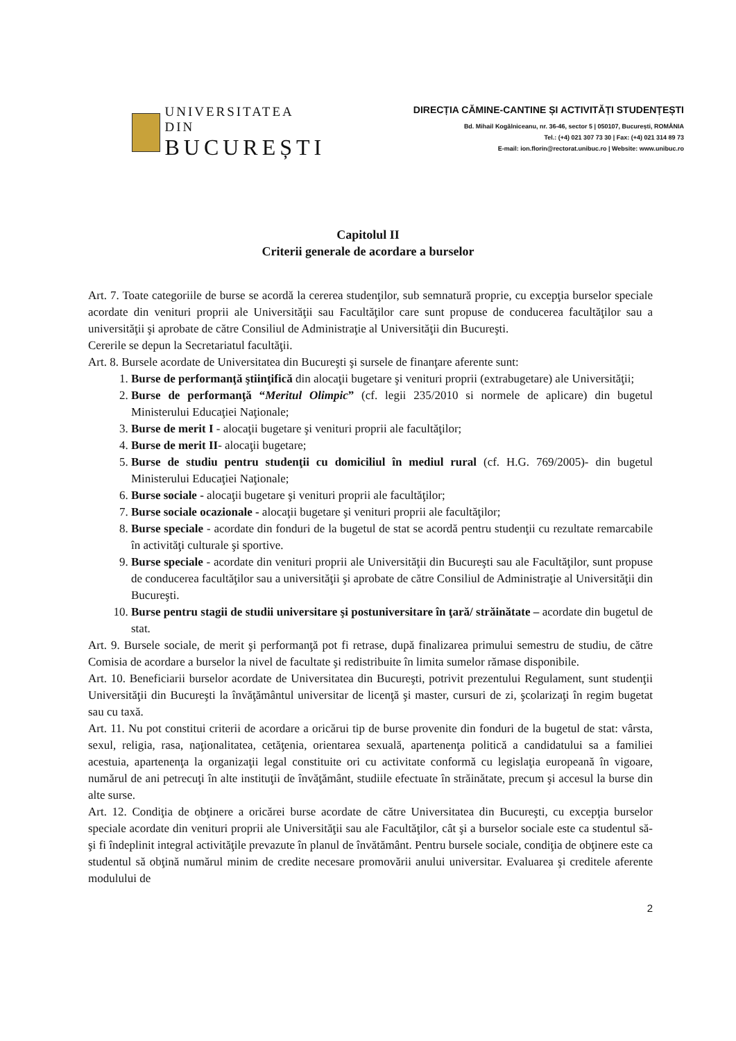UNIVERSITATEA DIN
BUCUREȘTI
DIRECȚIA CĂMINE-CANTINE ȘI ACTIVITĂȚI STUDENȚEȘTI
Bd. Mihail Kogălniceanu, nr. 36-46, sector 5 | 050107, București, ROMÂNIA
Tel.: (+4) 021 307 73 30 | Fax: (+4) 021 314 89 73
E-mail: ion.florin@rectorat.unibuc.ro | Website: www.unibuc.ro
Capitolul II
Criterii generale de acordare a burselor
Art. 7. Toate categoriile de burse se acordă la cererea studenţilor, sub semnatură proprie, cu excepţia burselor speciale acordate din venituri proprii ale Universităţii sau Facultăţilor care sunt propuse de conducerea facultăţilor sau a universităţii şi aprobate de către Consiliul de Administraţie al Universităţii din Bucureşti.
Cererile se depun la Secretariatul facultăţii.
Art. 8. Bursele acordate de Universitatea din Bucureşti şi sursele de finanţare aferente sunt:
1. Burse de performanţă ştiinţifică din alocaţii bugetare şi venituri proprii (extrabugetare) ale Universităţii;
2. Burse de performanţă “Meritul Olimpic” (cf. legii 235/2010 si normele de aplicare) din bugetul Ministerului Educaţiei Naţionale;
3. Burse de merit I - alocaţii bugetare şi venituri proprii ale facultăţilor;
4. Burse de merit II- alocaţii bugetare;
5. Burse de studiu pentru studenţii cu domiciliul în mediul rural (cf. H.G. 769/2005)- din bugetul Ministerului Educaţiei Naţionale;
6. Burse sociale - alocaţii bugetare şi venituri proprii ale facultăţilor;
7. Burse sociale ocazionale - alocaţii bugetare şi venituri proprii ale facultăţilor;
8. Burse speciale - acordate din fonduri de la bugetul de stat se acordă pentru studenţii cu rezultate remarcabile în activităţi culturale şi sportive.
9. Burse speciale - acordate din venituri proprii ale Universităţii din Bucureşti sau ale Facultăţilor, sunt propuse de conducerea facultăţilor sau a universităţii şi aprobate de către Consiliul de Administraţie al Universităţii din Bucureşti.
10. Burse pentru stagii de studii universitare şi postuniversitare în ţară/ străinătate – acordate din bugetul de stat.
Art. 9. Bursele sociale, de merit şi performanţă pot fi retrase, după finalizarea primului semestru de studiu, de către Comisia de acordare a burselor la nivel de facultate şi redistribuite în limita sumelor rămase disponibile.
Art. 10. Beneficiarii burselor acordate de Universitatea din Bucureşti, potrivit prezentului Regulament, sunt studenţii Universităţii din Bucureşti la învăţământul universitar de licenţă şi master, cursuri de zi, şcolarizaţi în regim bugetat sau cu taxă.
Art. 11. Nu pot constitui criterii de acordare a oricărui tip de burse provenite din fonduri de la bugetul de stat: vârsta, sexul, religia, rasa, naţionalitatea, cetăţenia, orientarea sexuală, apartenenţa politică a candidatului sa a familiei acestuia, apartenenţa la organizaţii legal constituite ori cu activitate conformă cu legislaţia europeană în vigoare, numărul de ani petrecuţi în alte instituţii de învăţământ, studiile efectuate în străinătate, precum şi accesul la burse din alte surse.
Art. 12. Condiţia de obţinere a oricărei burse acordate de către Universitatea din Bucureşti, cu excepţia burselor speciale acordate din venituri proprii ale Universităţii sau ale Facultăţilor, cât şi a burselor sociale este ca studentul să-şi fi îndeplinit integral activităţile prevazute în planul de învătământ. Pentru bursele sociale, condiţia de obţinere este ca studentul să obţină numărul minim de credite necesare promovării anului universitar. Evaluarea şi creditele aferente modulului de
2